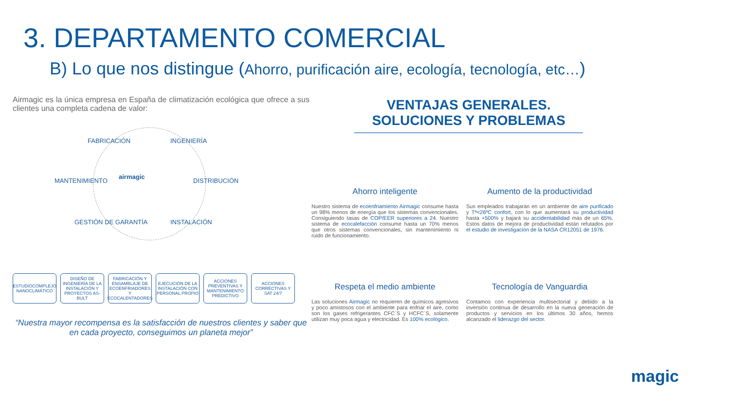3. DEPARTAMENTO COMERCIAL
B) Lo que nos distingue (Ahorro, purificación aire, ecología, tecnología, etc…)
Airmagic es la única empresa en España de climatización ecológica que ofrece a sus clientes una completa cadena de valor:
FABRICACIÓN INGENIERÍA
MANTENIMIENTO
airmagic
DISTRIBUCIÓN
GESTIÓN DE GARANTÍA INSTALACIÓN
ESTUDIOCOMPLEJO NANOCLIMÁTICO
DISEÑO DE INGENIERÍA DE LA INSTALACIÓN Y PROYECTOS AS-BULT
FABRICACIÓN Y ENSAMBLAJE DE ECOENFRIADORES Y ECOCALENTADORES
EJECUCIÓN DE LA INSTALACIÓN CON PERSONAL PROPIO
ACCIONES PREVENTIVAS Y MANTENIMIENTO PREDICTIVO
ACCIONES CORRECTIVAS Y SAT 24/7
“Nuestra mayor recompensa es la satisfacción de nuestros clientes y saber que en cada proyecto, conseguimos un planeta mejor”
VENTAJAS GENERALES.
SOLUCIONES Y PROBLEMAS
Ahorro inteligente
Nuestro sistema de ecoenfriamiento Airmagic consume hasta un 98% menos de energía que los sistemas convencionales. Consiguiendo tasas de COP/EER superiores a 24. Nuestro sistema de ecocalefacción consume hasta un 70% menos que otros sistemas convencionales, sin mantenimiento ni ruido de funcionamiento.
Aumento de la productividad
Sus empleados trabajarán en un ambiente de aire purificado y Tª<26ºC confort, con lo que aumentará su productividad hasta +500% y bajará su accidentabilidad más de un 65%. Estos datos de mejora de productividad están refutados por el estudio de investigación de la NASA CR12051 de 1976.
Respeta el medio ambiente
Las soluciones Airmagic no requieren de químicos agresivos y poco amistosos con el ambiente para enfriar el aire, como son los gases refrigerantes CFC´S y HCFC´S, solamente utilizan muy poca agua y electricidad. Es 100% ecológico.
Tecnología de Vanguardia
Contamos con experiencia multisectorial y debido a la inversión continua de desarrollo en la nueva generación de productos y servicios en los últimos 30 años, hemos alcanzado el liderazgo del sector.
magic